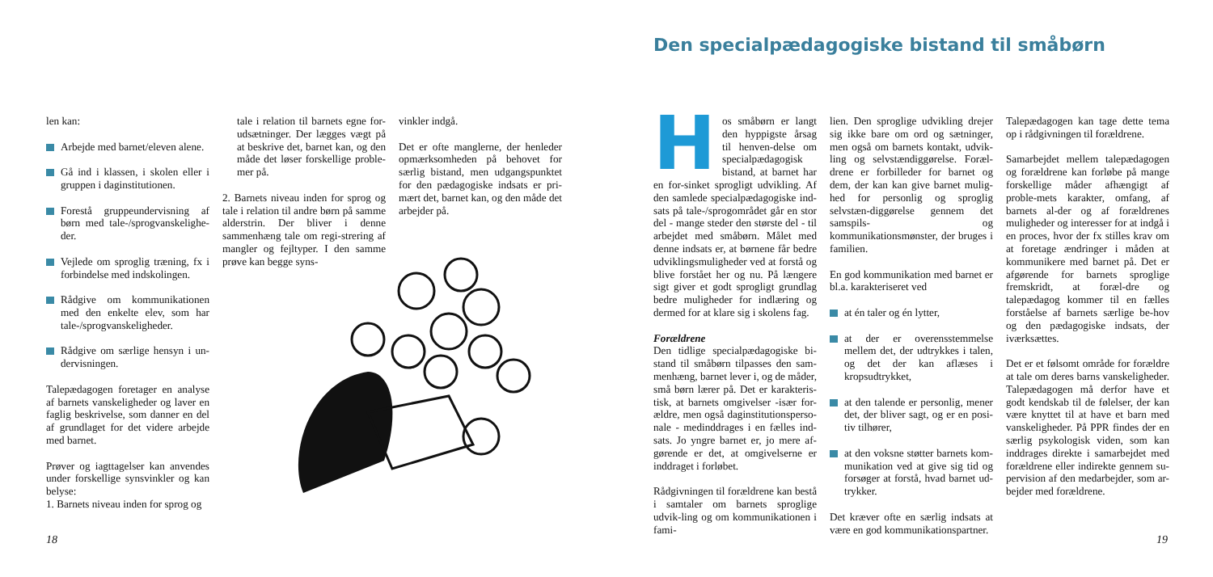len kan:
Arbejde med barnet/eleven alene.
Gå ind i klassen, i skolen eller i gruppen i daginstitutionen.
Forestå gruppeundervisning af børn med tale-/sprogvanskelighe-der.
Vejlede om sproglig træning, fx i forbindelse med indskolingen.
Rådgive om kommunikationen med den enkelte elev, som har tale-/sprogvanskeligheder.
Rådgive om særlige hensyn i un-dervisningen.
Talepædagogen foretager en analyse af barnets vanskeligheder og laver en faglig beskrivelse, som danner en del af grundlaget for det videre arbejde med barnet.
Prøver og iagttagelser kan anvendes under forskellige synsvinkler og kan belyse:
1. Barnets niveau inden for sprog og
tale i relation til barnets egne for-udsætninger. Der lægges vægt på at beskrive det, barnet kan, og den måde det løser forskellige proble-mer på.
2. Barnets niveau inden for sprog og tale i relation til andre børn på samme alderstrin. Der bliver i denne sammenhæng tale om regi-strering af mangler og fejltyper. I den samme prøve kan begge syns-
vinkler indgå.
Det er ofte manglerne, der henleder opmærksomheden på behovet for særlig bistand, men udgangspunktet for den pædagogiske indsats er pri-mært det, barnet kan, og den måde det arbejder på.
18
Den specialpædagogiske bistand til småbørn
Hos småbørn er langt den hyppigste årsag til henven-delse om specialpædagogisk bistand, at barnet har en for-sinket sprogligt udvikling. Af den samlede specialpædagogiske ind-sats på tale-/sprogområdet går en stor del - mange steder den største del - til arbejdet med småbørn. Målet med denne indsats er, at børnene får bedre udviklingsmuligheder ved at forstå og blive forstået her og nu. På længere sigt giver et godt sprogligt grundlag bedre muligheder for indlæring og dermed for at klare sig i skolens fag.
Forældrene
Den tidlige specialpædagogiske bi-stand til småbørn tilpasses den sam-menhæng, barnet lever i, og de måder, små børn lærer på. Det er karakteris-tisk, at barnets omgivelser -især for-ældre, men også daginstitutionsperso-nale - medinddrages i en fælles ind-sats. Jo yngre barnet er, jo mere af-gørende er det, at omgivelserne er inddraget i forløbet.
Rådgivningen til forældrene kan bestå i samtaler om barnets sproglige udvik-ling og om kommunikationen i fami-
lien. Den sproglige udvikling drejer sig ikke bare om ord og sætninger, men også om barnets kontakt, udvik-ling og selvstændiggørelse. Foræl-drene er forbilleder for barnet og dem, der kan kan give barnet mulig-hed for personlig og sproglig selvstæn-diggørelse gennem det samspils- og kommunikationsmønster, der bruges i familien.
En god kommunikation med barnet er bl.a. karakteriseret ved
at én taler og én lytter,
at der er overensstemmelse mellem det, der udtrykkes i talen, og det der kan aflæses i kropsudtrykket,
at den talende er personlig, mener det, der bliver sagt, og er en posi-tiv tilhører,
at den voksne støtter barnets kom-munikation ved at give sig tid og forsøger at forstå, hvad barnet ud-trykker.
Det kræver ofte en særlig indsats at være en god kommunikationspartner.
Talepædagogen kan tage dette tema op i rådgivningen til forældrene.
Samarbejdet mellem talepædagogen og forældrene kan forløbe på mange forskellige måder afhængigt af proble-mets karakter, omfang, af barnets al-der og af forældrenes muligheder og interesser for at indgå i en proces, hvor der fx stilles krav om at foretage ændringer i måden at kommunikere med barnet på. Det er afgørende for barnets sproglige fremskridt, at foræl-dre og talepædagog kommer til en fælles forståelse af barnets særlige be-hov og den pædagogiske indsats, der iværksættes.
Det er et følsomt område for forældre at tale om deres barns vanskeligheder. Talepædagogen må derfor have et godt kendskab til de følelser, der kan være knyttet til at have et barn med vanskeligheder. På PPR findes der en særlig psykologisk viden, som kan inddrages direkte i samarbejdet med forældrene eller indirekte gennem su-pervision af den medarbejder, som ar-bejder med forældrene.
19